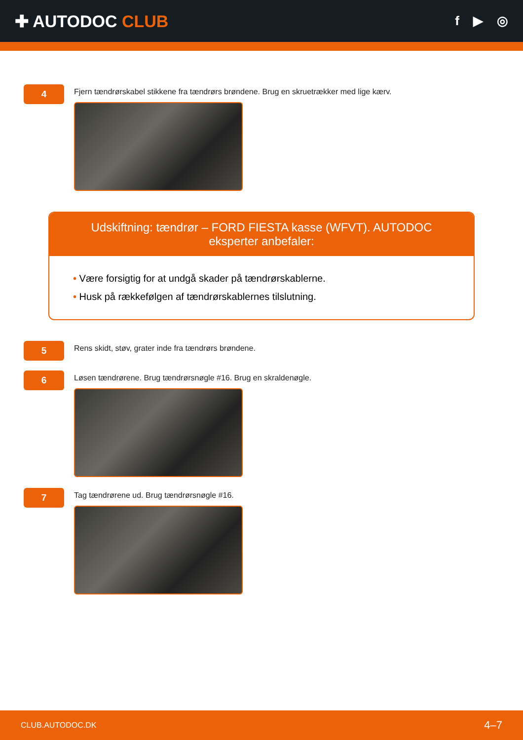✚ AUTODOC CLUB
f ▶ ◎
4
Fjern tændrørskabel stikkene fra tændrørs brøndene. Brug en skruetrækker med lige kærv.
Udskiftning: tændrør – FORD FIESTA kasse (WFVT). AUTODOC eksperter anbefaler:
• Være forsigtig for at undgå skader på tændrørskablerne.
• Husk på rækkefølgen af tændrørskablernes tilslutning.
5
Rens skidt, støv, grater inde fra tændrørs brøndene.
6
Løsen tændrørene. Brug tændrørsnøgle #16. Brug en skraldenøgle.
7
Tag tændrørene ud. Brug tændrørsnøgle #16.
CLUB.AUTODOC.DK 4–7